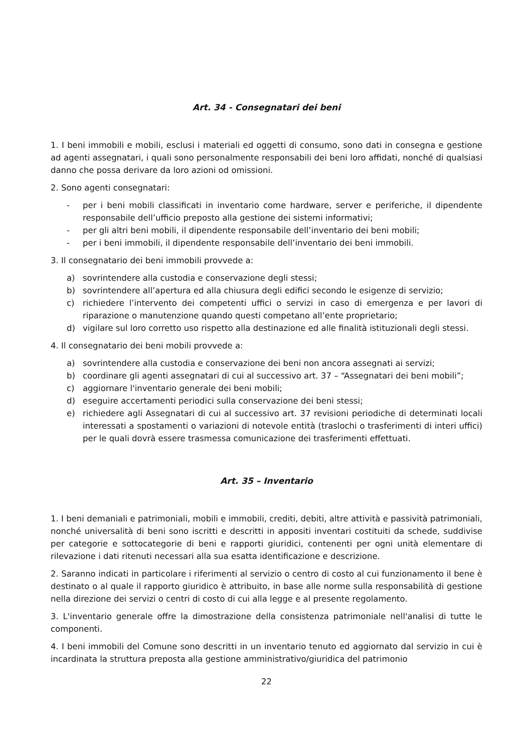Art. 34 - Consegnatari dei beni
1. I beni immobili e mobili, esclusi i materiali ed oggetti di consumo, sono dati in consegna e gestione ad agenti assegnatari, i quali sono personalmente responsabili dei beni loro affidati, nonché di qualsiasi danno che possa derivare da loro azioni od omissioni.
2. Sono agenti consegnatari:
- per i beni mobili classificati in inventario come hardware, server e periferiche, il dipendente responsabile dell’ufficio preposto alla gestione dei sistemi informativi;
- per gli altri beni mobili, il dipendente responsabile dell’inventario dei beni mobili;
- per i beni immobili, il dipendente responsabile dell’inventario dei beni immobili.
3. Il consegnatario dei beni immobili provvede a:
a) sovrintendere alla custodia e conservazione degli stessi;
b) sovrintendere all’apertura ed alla chiusura degli edifici secondo le esigenze di servizio;
c) richiedere l’intervento dei competenti uffici o servizi in caso di emergenza e per lavori di riparazione o manutenzione quando questi competano all’ente proprietario;
d) vigilare sul loro corretto uso rispetto alla destinazione ed alle finalità istituzionali degli stessi.
4. Il consegnatario dei beni mobili provvede a:
a) sovrintendere alla custodia e conservazione dei beni non ancora assegnati ai servizi;
b) coordinare gli agenti assegnatari di cui al successivo art. 37 – “Assegnatari dei beni mobili”;
c) aggiornare l'inventario generale dei beni mobili;
d) eseguire accertamenti periodici sulla conservazione dei beni stessi;
e) richiedere agli Assegnatari di cui al successivo art. 37 revisioni periodiche di determinati locali interessati a spostamenti o variazioni di notevole entità (traslochi o trasferimenti di interi uffici) per le quali dovrà essere trasmessa comunicazione dei trasferimenti effettuati.
Art. 35 – Inventario
1. I beni demaniali e patrimoniali, mobili e immobili, crediti, debiti, altre attività e passività patrimoniali, nonché universalità di beni sono iscritti e descritti in appositi inventari costituiti da schede, suddivise per categorie e sottocategorie di beni e rapporti giuridici, contenenti per ogni unità elementare di rilevazione i dati ritenuti necessari alla sua esatta identificazione e descrizione.
2. Saranno indicati in particolare i riferimenti al servizio o centro di costo al cui funzionamento il bene è destinato o al quale il rapporto giuridico è attribuito, in base alle norme sulla responsabilità di gestione nella direzione dei servizi o centri di costo di cui alla legge e al presente regolamento.
3. L'inventario generale offre la dimostrazione della consistenza patrimoniale nell'analisi di tutte le componenti.
4. I beni immobili del Comune sono descritti in un inventario tenuto ed aggiornato dal servizio in cui è incardinata la struttura preposta alla gestione amministrativo/giuridica del patrimonio
22